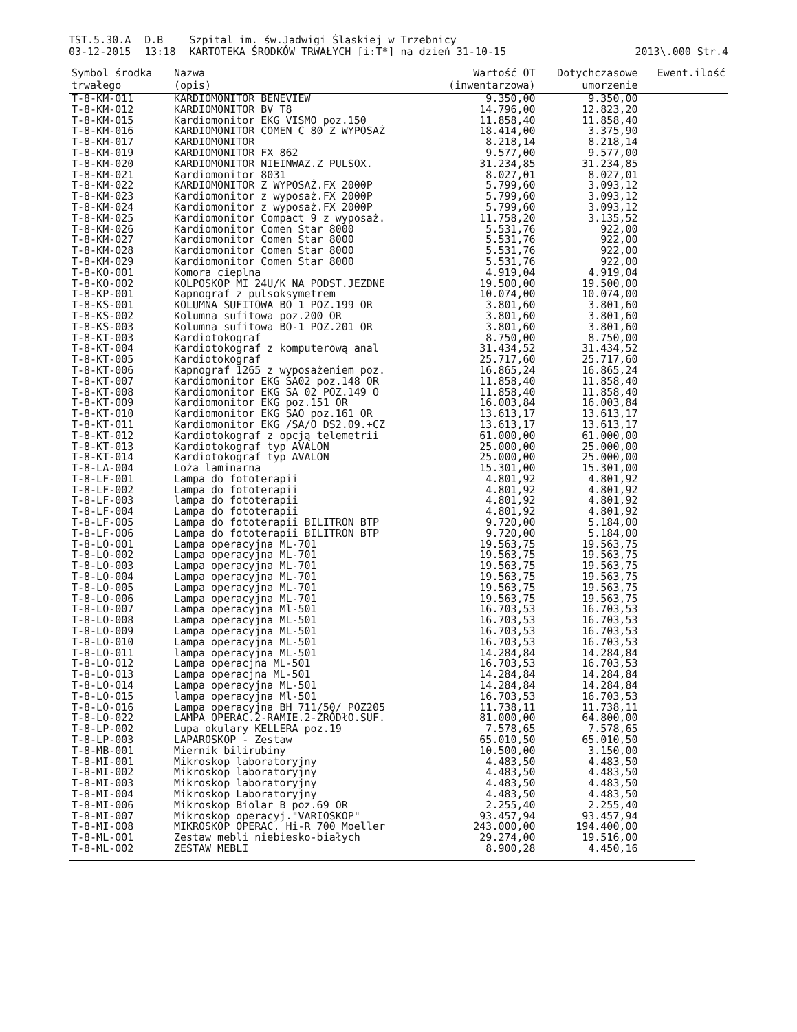TST.5.30.A
03-12-2015
D.B
13:18
Szpital im. św.Jadwigi Śląskiej w Trzebnicy
KARTOTEKA ŚRODKÓW TRWAŁYCH [i:T*] na dzień 31-10-15
2013\.000 Str.4
| Symbol środka trwałego | Nazwa (opis) | Wartość OT (inwentarzowa) | Dotychczasowe umorzenie | Ewent.ilość |
| --- | --- | --- | --- | --- |
| T-8-KM-011 | KARDIOMONITOR BENEVIEW | 9.350,00 | 9.350,00 | |
| T-8-KM-012 | KARDIOMONITOR BV T8 | 14.796,00 | 12.823,20 | |
| T-8-KM-015 | Kardiomonitor EKG VISMO poz.150 | 11.858,40 | 11.858,40 | |
| T-8-KM-016 | KARDIOMONITOR COMEN C 80 Z WYPOSAŻ | 18.414,00 | 3.375,90 | |
| T-8-KM-017 | KARDIOMONITOR | 8.218,14 | 8.218,14 | |
| T-8-KM-019 | KARDIOMONITOR FX 862 | 9.577,00 | 9.577,00 | |
| T-8-KM-020 | KARDIOMONITOR NIEINWAZ.Z PULSOX. | 31.234,85 | 31.234,85 | |
| T-8-KM-021 | Kardiomonitor 8031 | 8.027,01 | 8.027,01 | |
| T-8-KM-022 | KARDIOMONITOR Z WYPOSAŻ.FX 2000P | 5.799,60 | 3.093,12 | |
| T-8-KM-023 | Kardiomonitor z wyposaż.FX 2000P | 5.799,60 | 3.093,12 | |
| T-8-KM-024 | Kardiomonitor z wyposaż.FX 2000P | 5.799,60 | 3.093,12 | |
| T-8-KM-025 | Kardiomonitor Compact 9 z wyposaż. | 11.758,20 | 3.135,52 | |
| T-8-KM-026 | Kardiomonitor Comen Star 8000 | 5.531,76 | 922,00 | |
| T-8-KM-027 | Kardiomonitor Comen Star 8000 | 5.531,76 | 922,00 | |
| T-8-KM-028 | Kardiomonitor Comen Star 8000 | 5.531,76 | 922,00 | |
| T-8-KM-029 | Kardiomonitor Comen Star 8000 | 5.531,76 | 922,00 | |
| T-8-KO-001 | Komora cieplna | 4.919,04 | 4.919,04 | |
| T-8-KO-002 | KOLPOSKOP MI 24U/K NA PODST.JEZDNE | 19.500,00 | 19.500,00 | |
| T-8-KP-001 | Kapnograf z pulsoksymetrem | 10.074,00 | 10.074,00 | |
| T-8-KS-001 | KOLUMNA SUFITOWA BO 1 POZ.199 OR | 3.801,60 | 3.801,60 | |
| T-8-KS-002 | Kolumna sufitowa poz.200 OR | 3.801,60 | 3.801,60 | |
| T-8-KS-003 | Kolumna sufitowa BO-1 POZ.201 OR | 3.801,60 | 3.801,60 | |
| T-8-KT-003 | Kardiotokograf | 8.750,00 | 8.750,00 | |
| T-8-KT-004 | Kardiotokograf z komputerową anal | 31.434,52 | 31.434,52 | |
| T-8-KT-005 | Kardiotokograf | 25.717,60 | 25.717,60 | |
| T-8-KT-006 | Kapnograf 1265 z wyposażeniem poz. | 16.865,24 | 16.865,24 | |
| T-8-KT-007 | Kardiomonitor EKG SA02 poz.148 OR | 11.858,40 | 11.858,40 | |
| T-8-KT-008 | Kardiomonitor EKG SA 02 POZ.149 O | 11.858,40 | 11.858,40 | |
| T-8-KT-009 | Kardiomonitor EKG poz.151 OR | 16.003,84 | 16.003,84 | |
| T-8-KT-010 | Kardiomonitor EKG SAO poz.161 OR | 13.613,17 | 13.613,17 | |
| T-8-KT-011 | Kardiomonitor EKG /SA/O DS2.09.+CZ | 13.613,17 | 13.613,17 | |
| T-8-KT-012 | Kardiotokograf z opcją telemetrii | 61.000,00 | 61.000,00 | |
| T-8-KT-013 | Kardiotokograf typ AVALON | 25.000,00 | 25.000,00 | |
| T-8-KT-014 | Kardiotokograf typ AVALON | 25.000,00 | 25.000,00 | |
| T-8-LA-004 | Loża laminarna | 15.301,00 | 15.301,00 | |
| T-8-LF-001 | Lampa do fototerapii | 4.801,92 | 4.801,92 | |
| T-8-LF-002 | Lampa do fototerapii | 4.801,92 | 4.801,92 | |
| T-8-LF-003 | lampa do fototerapii | 4.801,92 | 4.801,92 | |
| T-8-LF-004 | Lampa do fototerapii | 4.801,92 | 4.801,92 | |
| T-8-LF-005 | Lampa do fototerapii BILITRON BTP | 9.720,00 | 5.184,00 | |
| T-8-LF-006 | Lampa do fototerapii BILITRON BTP | 9.720,00 | 5.184,00 | |
| T-8-LO-001 | Lampa operacyjna ML-701 | 19.563,75 | 19.563,75 | |
| T-8-LO-002 | Lampa operacyjna ML-701 | 19.563,75 | 19.563,75 | |
| T-8-LO-003 | Lampa operacyjna ML-701 | 19.563,75 | 19.563,75 | |
| T-8-LO-004 | Lampa operacyjna ML-701 | 19.563,75 | 19.563,75 | |
| T-8-LO-005 | Lampa operacyjna ML-701 | 19.563,75 | 19.563,75 | |
| T-8-LO-006 | Lampa operacyjna ML-701 | 19.563,75 | 19.563,75 | |
| T-8-LO-007 | Lampa operacyjna Ml-501 | 16.703,53 | 16.703,53 | |
| T-8-LO-008 | Lampa operacyjna ML-501 | 16.703,53 | 16.703,53 | |
| T-8-LO-009 | Lampa operacyjna ML-501 | 16.703,53 | 16.703,53 | |
| T-8-LO-010 | Lampa operacyjna ML-501 | 16.703,53 | 16.703,53 | |
| T-8-LO-011 | lampa operacyjna ML-501 | 14.284,84 | 14.284,84 | |
| T-8-LO-012 | Lampa operacjna ML-501 | 16.703,53 | 16.703,53 | |
| T-8-LO-013 | Lampa operacjna ML-501 | 14.284,84 | 14.284,84 | |
| T-8-LO-014 | Lampa operacyjna ML-501 | 14.284,84 | 14.284,84 | |
| T-8-LO-015 | lampa operacyjna Ml-501 | 16.703,53 | 16.703,53 | |
| T-8-LO-016 | Lampa operacyjna BH 711/50/ POZ205 | 11.738,11 | 11.738,11 | |
| T-8-LO-022 | LAMPA OPERAC.2-RAMIE.2-ŹRÓDłO.SUF. | 81.000,00 | 64.800,00 | |
| T-8-LP-002 | Lupa okulary KELLERA poz.19 | 7.578,65 | 7.578,65 | |
| T-8-LP-003 | LAPAROSKOP - Zestaw | 65.010,50 | 65.010,50 | |
| T-8-MB-001 | Miernik bilirubiny | 10.500,00 | 3.150,00 | |
| T-8-MI-001 | Mikroskop laboratoryjny | 4.483,50 | 4.483,50 | |
| T-8-MI-002 | Mikroskop laboratoryjny | 4.483,50 | 4.483,50 | |
| T-8-MI-003 | Mikroskop laboratoryjny | 4.483,50 | 4.483,50 | |
| T-8-MI-004 | Mikroskop Laboratoryjny | 4.483,50 | 4.483,50 | |
| T-8-MI-006 | Mikroskop Biolar B poz.69 OR | 2.255,40 | 2.255,40 | |
| T-8-MI-007 | Mikroskop operacyj."VARIOSKOP" | 93.457,94 | 93.457,94 | |
| T-8-MI-008 | MIKROSKOP OPERAC. Hi-R 700 Moeller | 243.000,00 | 194.400,00 | |
| T-8-ML-001 | Zestaw mebli niebiesko-białych | 29.274,00 | 19.516,00 | |
| T-8-ML-002 | ZESTAW MEBLI | 8.900,28 | 4.450,16 | |